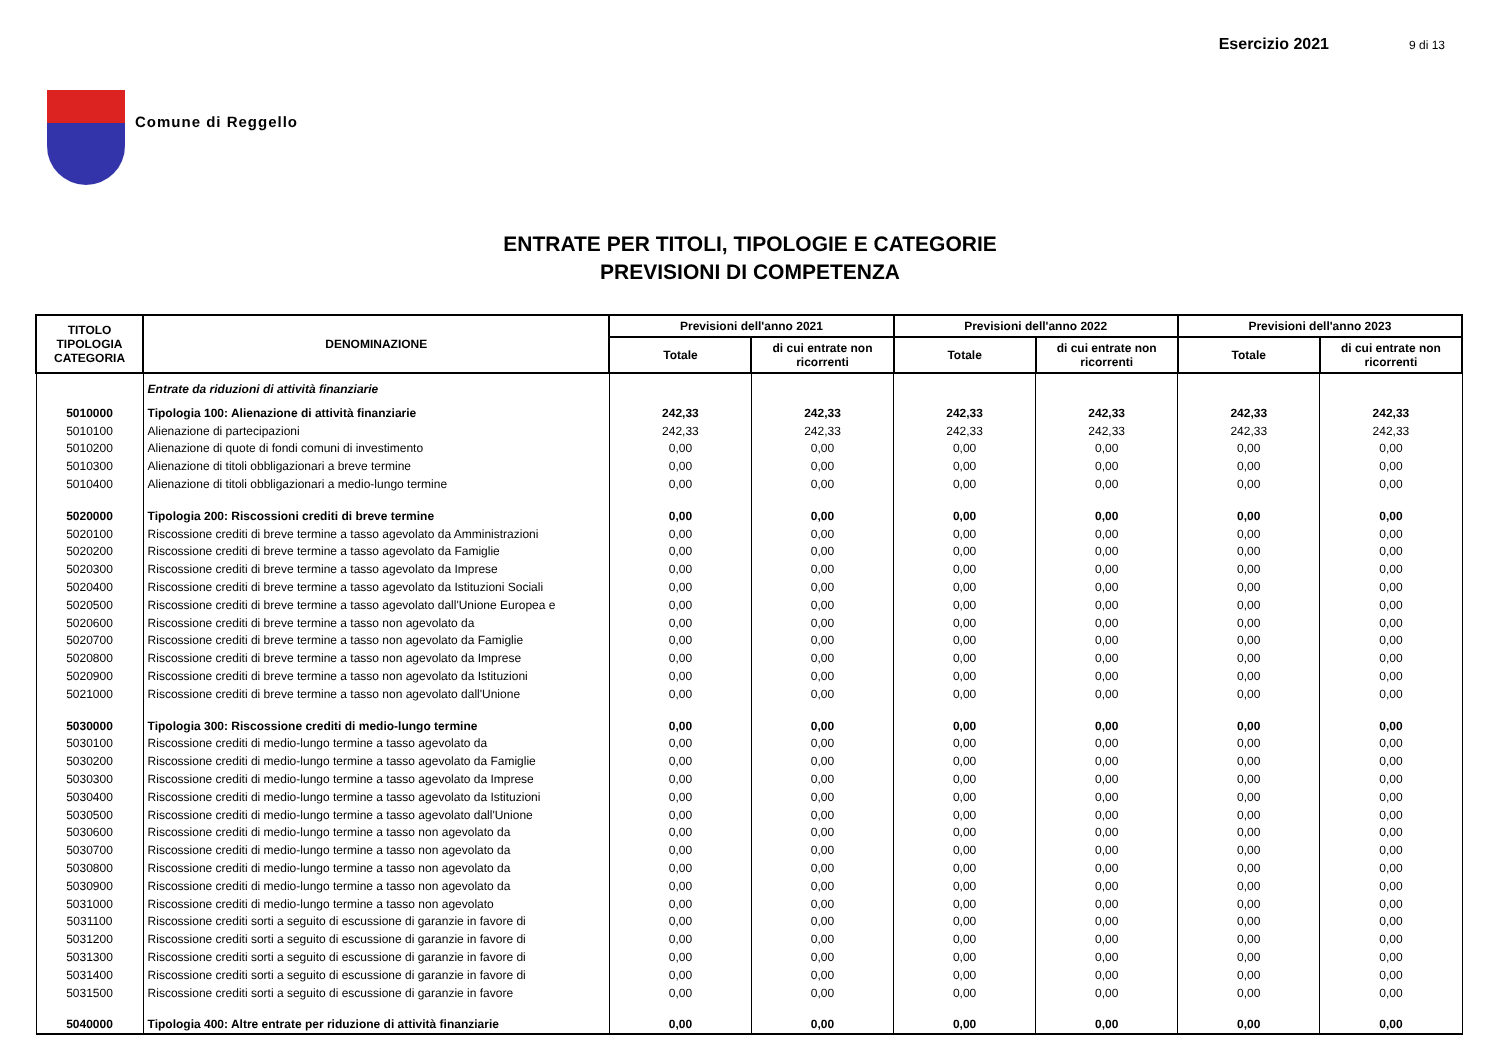Comune di Reggello Esercizio 2021 9 di 13
ENTRATE PER TITOLI, TIPOLOGIE E CATEGORIE
PREVISIONI DI COMPETENZA
| TITOLO TIPOLOGIA CATEGORIA | DENOMINAZIONE | Previsioni dell'anno 2021 | | Previsioni dell'anno 2022 | | Previsioni dell'anno 2023 | |
| --- | --- | --- | --- | --- | --- | --- | --- |
| | | Totale | di cui entrate non ricorrenti | Totale | di cui entrate non ricorrenti | Totale | di cui entrate non ricorrenti |
| | Entrate da riduzioni di attività finanziarie | | | | | | |
| 5010000 | Tipologia 100: Alienazione di attività finanziarie | 242,33 | 242,33 | 242,33 | 242,33 | 242,33 | 242,33 |
| 5010100 | Alienazione di partecipazioni | 242,33 | 242,33 | 242,33 | 242,33 | 242,33 | 242,33 |
| 5010200 | Alienazione di quote di fondi comuni di investimento | 0,00 | 0,00 | 0,00 | 0,00 | 0,00 | 0,00 |
| 5010300 | Alienazione di titoli obbligazionari a breve termine | 0,00 | 0,00 | 0,00 | 0,00 | 0,00 | 0,00 |
| 5010400 | Alienazione di titoli obbligazionari a medio-lungo termine | 0,00 | 0,00 | 0,00 | 0,00 | 0,00 | 0,00 |
| 5020000 | Tipologia 200: Riscossioni crediti di breve termine | 0,00 | 0,00 | 0,00 | 0,00 | 0,00 | 0,00 |
| 5020100 | Riscossione crediti di breve termine a tasso agevolato da Amministrazioni | 0,00 | 0,00 | 0,00 | 0,00 | 0,00 | 0,00 |
| 5020200 | Riscossione crediti di breve termine a tasso agevolato da Famiglie | 0,00 | 0,00 | 0,00 | 0,00 | 0,00 | 0,00 |
| 5020300 | Riscossione crediti di breve termine a tasso agevolato da Imprese | 0,00 | 0,00 | 0,00 | 0,00 | 0,00 | 0,00 |
| 5020400 | Riscossione crediti di breve termine a tasso agevolato da Istituzioni Sociali | 0,00 | 0,00 | 0,00 | 0,00 | 0,00 | 0,00 |
| 5020500 | Riscossione crediti di breve termine a tasso agevolato dall'Unione Europea e | 0,00 | 0,00 | 0,00 | 0,00 | 0,00 | 0,00 |
| 5020600 | Riscossione crediti di breve termine a tasso non agevolato da | 0,00 | 0,00 | 0,00 | 0,00 | 0,00 | 0,00 |
| 5020700 | Riscossione crediti di breve termine a tasso non agevolato da Famiglie | 0,00 | 0,00 | 0,00 | 0,00 | 0,00 | 0,00 |
| 5020800 | Riscossione crediti di breve termine a tasso non agevolato da Imprese | 0,00 | 0,00 | 0,00 | 0,00 | 0,00 | 0,00 |
| 5020900 | Riscossione crediti di breve termine a tasso non agevolato da Istituzioni | 0,00 | 0,00 | 0,00 | 0,00 | 0,00 | 0,00 |
| 5021000 | Riscossione crediti di breve termine a tasso non agevolato dall'Unione | 0,00 | 0,00 | 0,00 | 0,00 | 0,00 | 0,00 |
| 5030000 | Tipologia 300: Riscossione crediti di medio-lungo termine | 0,00 | 0,00 | 0,00 | 0,00 | 0,00 | 0,00 |
| 5030100 | Riscossione crediti di medio-lungo termine a tasso agevolato da | 0,00 | 0,00 | 0,00 | 0,00 | 0,00 | 0,00 |
| 5030200 | Riscossione crediti di medio-lungo termine a tasso agevolato da Famiglie | 0,00 | 0,00 | 0,00 | 0,00 | 0,00 | 0,00 |
| 5030300 | Riscossione crediti di medio-lungo termine a tasso agevolato da Imprese | 0,00 | 0,00 | 0,00 | 0,00 | 0,00 | 0,00 |
| 5030400 | Riscossione crediti di medio-lungo termine a tasso agevolato da Istituzioni | 0,00 | 0,00 | 0,00 | 0,00 | 0,00 | 0,00 |
| 5030500 | Riscossione crediti di medio-lungo termine a tasso agevolato dall'Unione | 0,00 | 0,00 | 0,00 | 0,00 | 0,00 | 0,00 |
| 5030600 | Riscossione crediti di medio-lungo termine a tasso non agevolato da | 0,00 | 0,00 | 0,00 | 0,00 | 0,00 | 0,00 |
| 5030700 | Riscossione crediti di medio-lungo termine a tasso non agevolato da | 0,00 | 0,00 | 0,00 | 0,00 | 0,00 | 0,00 |
| 5030800 | Riscossione crediti di medio-lungo termine a tasso non agevolato da | 0,00 | 0,00 | 0,00 | 0,00 | 0,00 | 0,00 |
| 5030900 | Riscossione crediti di medio-lungo termine a tasso non agevolato da | 0,00 | 0,00 | 0,00 | 0,00 | 0,00 | 0,00 |
| 5031000 | Riscossione crediti di medio-lungo termine a tasso non agevolato | 0,00 | 0,00 | 0,00 | 0,00 | 0,00 | 0,00 |
| 5031100 | Riscossione crediti sorti a seguito di escussione di garanzie in favore di | 0,00 | 0,00 | 0,00 | 0,00 | 0,00 | 0,00 |
| 5031200 | Riscossione crediti sorti a seguito di escussione di garanzie in favore di | 0,00 | 0,00 | 0,00 | 0,00 | 0,00 | 0,00 |
| 5031300 | Riscossione crediti sorti a seguito di escussione di garanzie in favore di | 0,00 | 0,00 | 0,00 | 0,00 | 0,00 | 0,00 |
| 5031400 | Riscossione crediti sorti a seguito di escussione di garanzie in favore di | 0,00 | 0,00 | 0,00 | 0,00 | 0,00 | 0,00 |
| 5031500 | Riscossione crediti sorti a seguito di escussione di garanzie in favore | 0,00 | 0,00 | 0,00 | 0,00 | 0,00 | 0,00 |
| 5040000 | Tipologia 400: Altre entrate per riduzione di attività finanziarie | 0,00 | 0,00 | 0,00 | 0,00 | 0,00 | 0,00 |